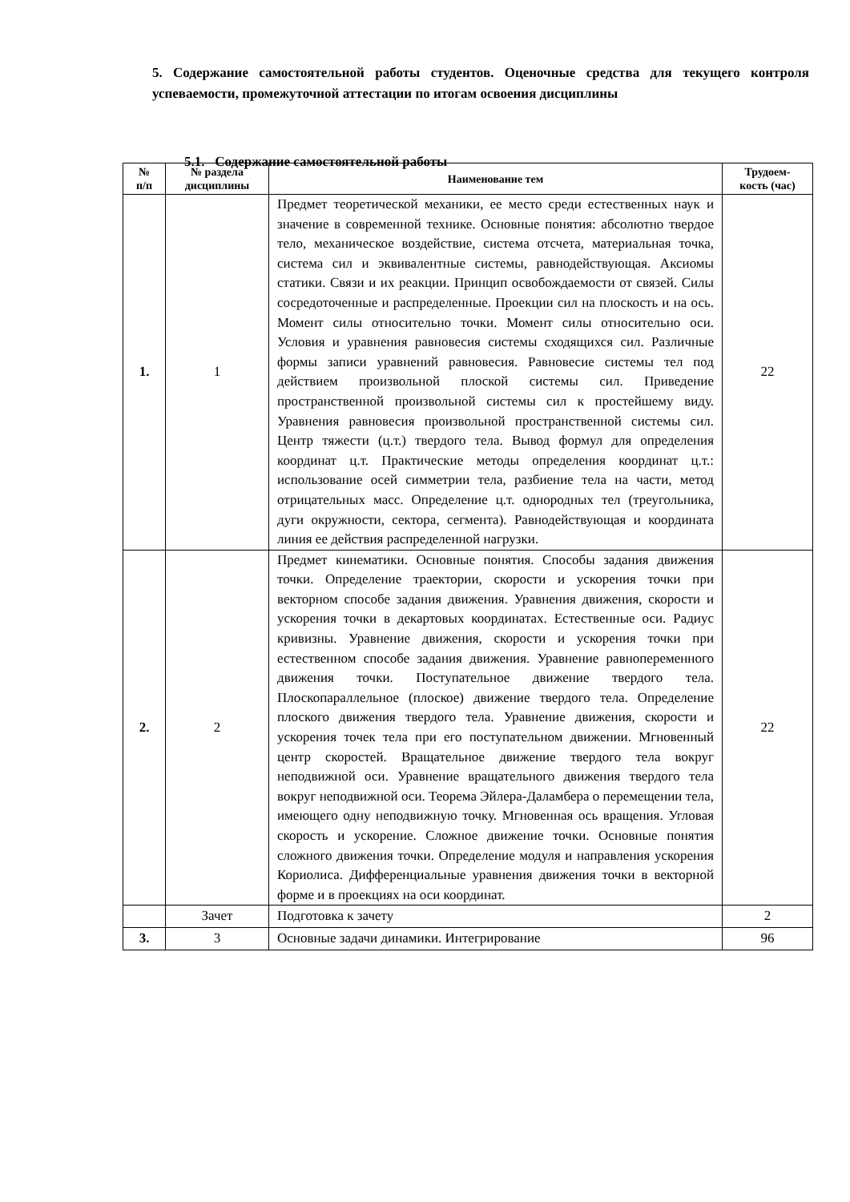5. Содержание самостоятельной работы студентов. Оценочные средства для текущего контроля успеваемости, промежуточной аттестации по итогам освоения дисциплины
5.1. Содержание самостоятельной работы
| № п/п | № раздела дисциплины | Наименование тем | Трудоем- кость (час) |
| --- | --- | --- | --- |
| 1. | 1 | Предмет теоретической механики, ее место среди естественных наук и значение в современной технике. Основные понятия: абсолютно твердое тело, механическое воздействие, система отсчета, материальная точка, система сил и эквивалентные системы, равнодействующая. Аксиомы статики. Связи и их реакции. Принцип освобождаемости от связей. Силы сосредоточенные и распределенные. Проекции сил на плоскость и на ось. Момент силы относительно точки. Момент силы относительно оси. Условия и уравнения равновесия системы сходящихся сил. Различные формы записи уравнений равновесия. Равновесие системы тел под действием произвольной плоской системы сил. Приведение пространственной произвольной системы сил к простейшему виду. Уравнения равновесия произвольной пространственной системы сил. Центр тяжести (ц.т.) твердого тела. Вывод формул для определения координат ц.т. Практические методы определения координат ц.т.: использование осей симметрии тела, разбиение тела на части, метод отрицательных масс. Определение ц.т. однородных тел (треугольника, дуги окружности, сектора, сегмента). Равнодействующая и координата линия ее действия распределенной нагрузки. | 22 |
| 2. | 2 | Предмет кинематики. Основные понятия. Способы задания движения точки. Определение траектории, скорости и ускорения точки при векторном способе задания движения. Уравнения движения, скорости и ускорения точки в декартовых координатах. Естественные оси. Радиус кривизны. Уравнение движения, скорости и ускорения точки при естественном способе задания движения. Уравнение равнопеременного движения точки. Поступательное движение твердого тела. Плоскопараллельное (плоское) движение твердого тела. Определение плоского движения твердого тела. Уравнение движения, скорости и ускорения точек тела при его поступательном движении. Мгновенный центр скоростей. Вращательное движение твердого тела вокруг неподвижной оси. Уравнение вращательного движения твердого тела вокруг неподвижной оси. Теорема Эйлера-Даламбера о перемещении тела, имеющего одну неподвижную точку. Мгновенная ось вращения. Угловая скорость и ускорение. Сложное движение точки. Основные понятия сложного движения точки. Определение модуля и направления ускорения Кориолиса. Дифференциальные уравнения движения точки в векторной форме и в проекциях на оси координат. | 22 |
| | Зачет | Подготовка к зачету | 2 |
| 3. | 3 | Основные задачи динамики. Интегрирование | 96 |